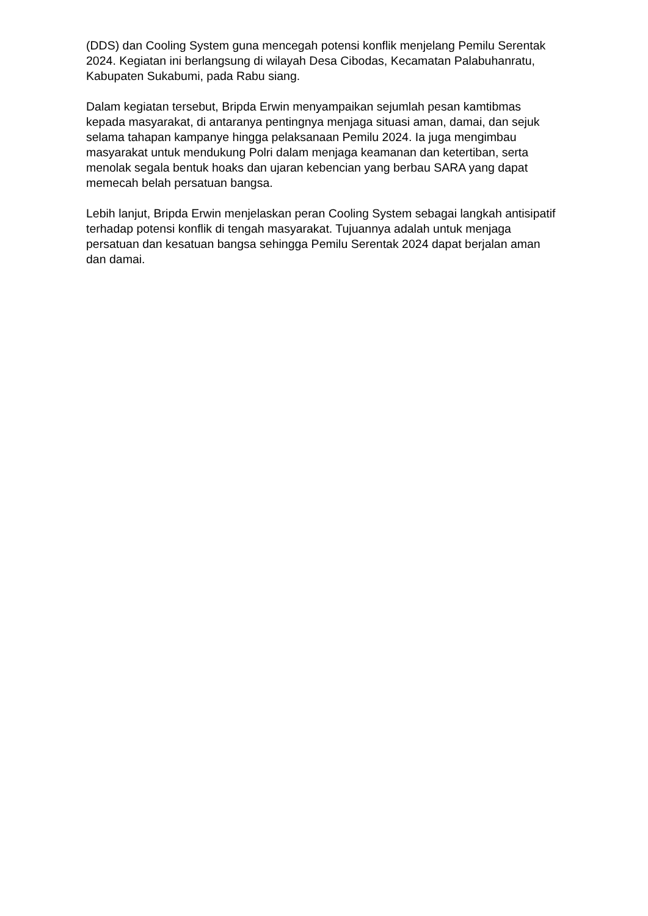(DDS) dan Cooling System guna mencegah potensi konflik menjelang Pemilu Serentak 2024. Kegiatan ini berlangsung di wilayah Desa Cibodas, Kecamatan Palabuhanratu, Kabupaten Sukabumi, pada Rabu siang.
Dalam kegiatan tersebut, Bripda Erwin menyampaikan sejumlah pesan kamtibmas kepada masyarakat, di antaranya pentingnya menjaga situasi aman, damai, dan sejuk selama tahapan kampanye hingga pelaksanaan Pemilu 2024. Ia juga mengimbau masyarakat untuk mendukung Polri dalam menjaga keamanan dan ketertiban, serta menolak segala bentuk hoaks dan ujaran kebencian yang berbau SARA yang dapat memecah belah persatuan bangsa.
Lebih lanjut, Bripda Erwin menjelaskan peran Cooling System sebagai langkah antisipatif terhadap potensi konflik di tengah masyarakat. Tujuannya adalah untuk menjaga persatuan dan kesatuan bangsa sehingga Pemilu Serentak 2024 dapat berjalan aman dan damai.